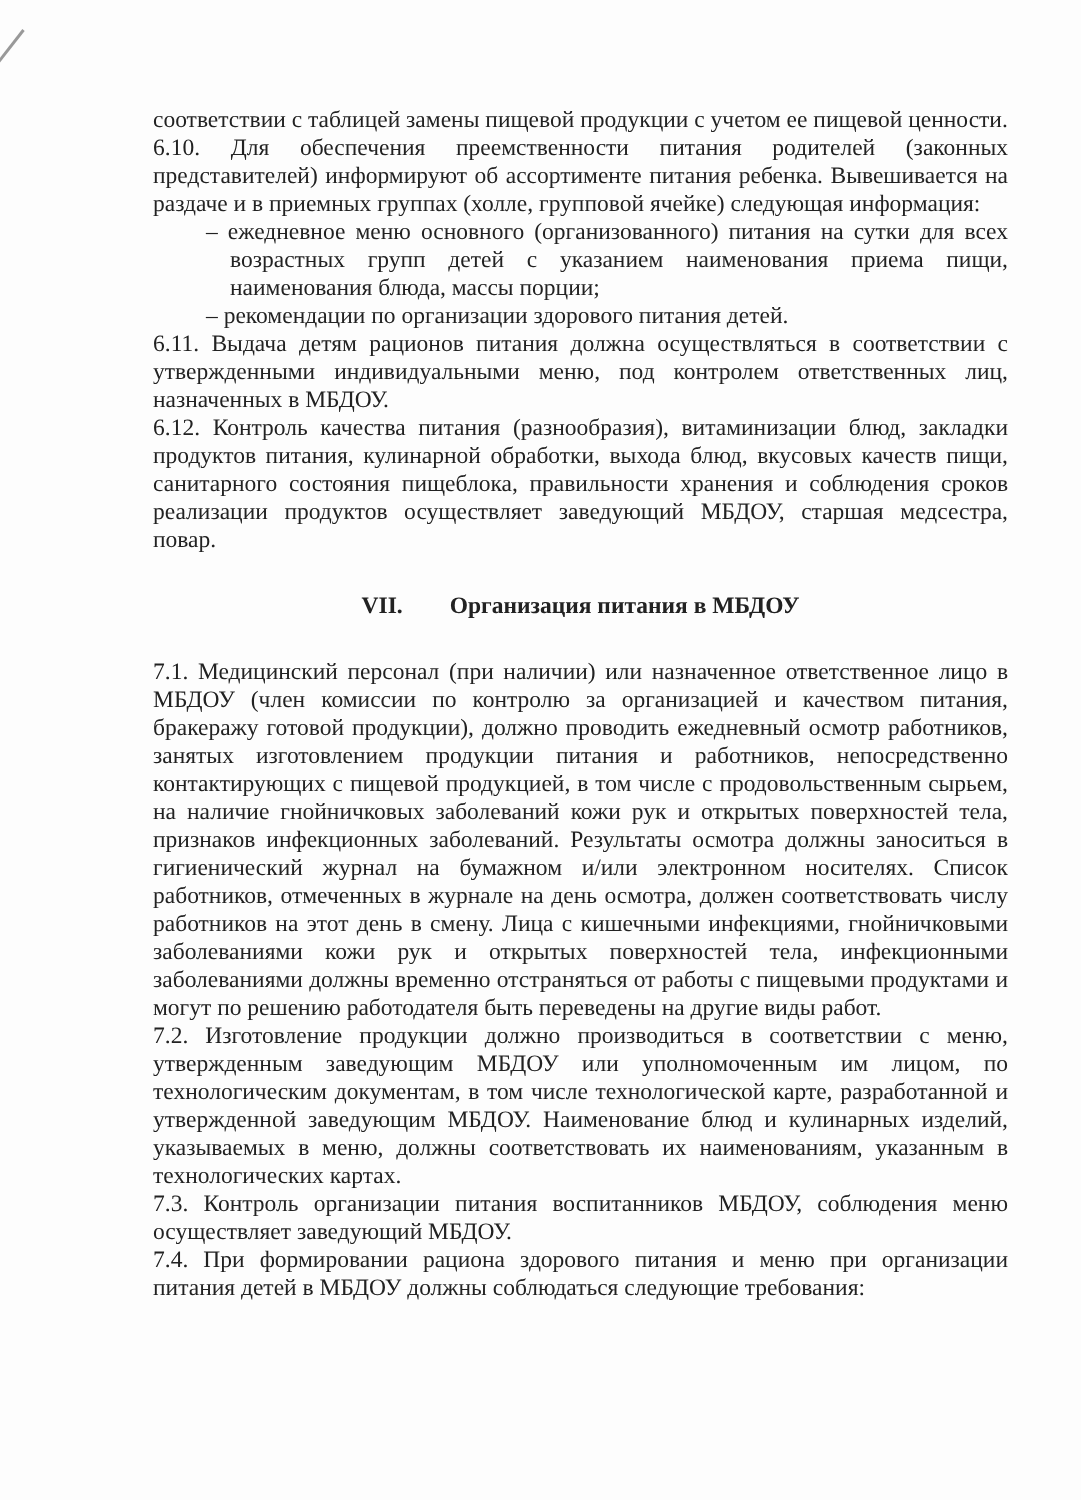соответствии с таблицей замены пищевой продукции с учетом ее пищевой ценности.
6.10. Для обеспечения преемственности питания родителей (законных представителей) информируют об ассортименте питания ребенка. Вывешивается на раздаче и в приемных группах (холле, групповой ячейке) следующая информация:
– ежедневное меню основного (организованного) питания на сутки для всех возрастных групп детей с указанием наименования приема пищи, наименования блюда, массы порции;
– рекомендации по организации здорового питания детей.
6.11. Выдача детям рационов питания должна осуществляться в соответствии с утвержденными индивидуальными меню, под контролем ответственных лиц, назначенных в МБДОУ.
6.12. Контроль качества питания (разнообразия), витаминизации блюд, закладки продуктов питания, кулинарной обработки, выхода блюд, вкусовых качеств пищи, санитарного состояния пищеблока, правильности хранения и соблюдения сроков реализации продуктов осуществляет заведующий МБДОУ, старшая медсестра, повар.
VII. Организация питания в МБДОУ
7.1. Медицинский персонал (при наличии) или назначенное ответственное лицо в МБДОУ (член комиссии по контролю за организацией и качеством питания, бракеражу готовой продукции), должно проводить ежедневный осмотр работников, занятых изготовлением продукции питания и работников, непосредственно контактирующих с пищевой продукцией, в том числе с продовольственным сырьем, на наличие гнойничковых заболеваний кожи рук и открытых поверхностей тела, признаков инфекционных заболеваний. Результаты осмотра должны заноситься в гигиенический журнал на бумажном и/или электронном носителях. Список работников, отмеченных в журнале на день осмотра, должен соответствовать числу работников на этот день в смену. Лица с кишечными инфекциями, гнойничковыми заболеваниями кожи рук и открытых поверхностей тела, инфекционными заболеваниями должны временно отстраняться от работы с пищевыми продуктами и могут по решению работодателя быть переведены на другие виды работ.
7.2. Изготовление продукции должно производиться в соответствии с меню, утвержденным заведующим МБДОУ или уполномоченным им лицом, по технологическим документам, в том числе технологической карте, разработанной и утвержденной заведующим МБДОУ. Наименование блюд и кулинарных изделий, указываемых в меню, должны соответствовать их наименованиям, указанным в технологических картах.
7.3. Контроль организации питания воспитанников МБДОУ, соблюдения меню осуществляет заведующий МБДОУ.
7.4. При формировании рациона здорового питания и меню при организации питания детей в МБДОУ должны соблюдаться следующие требования: